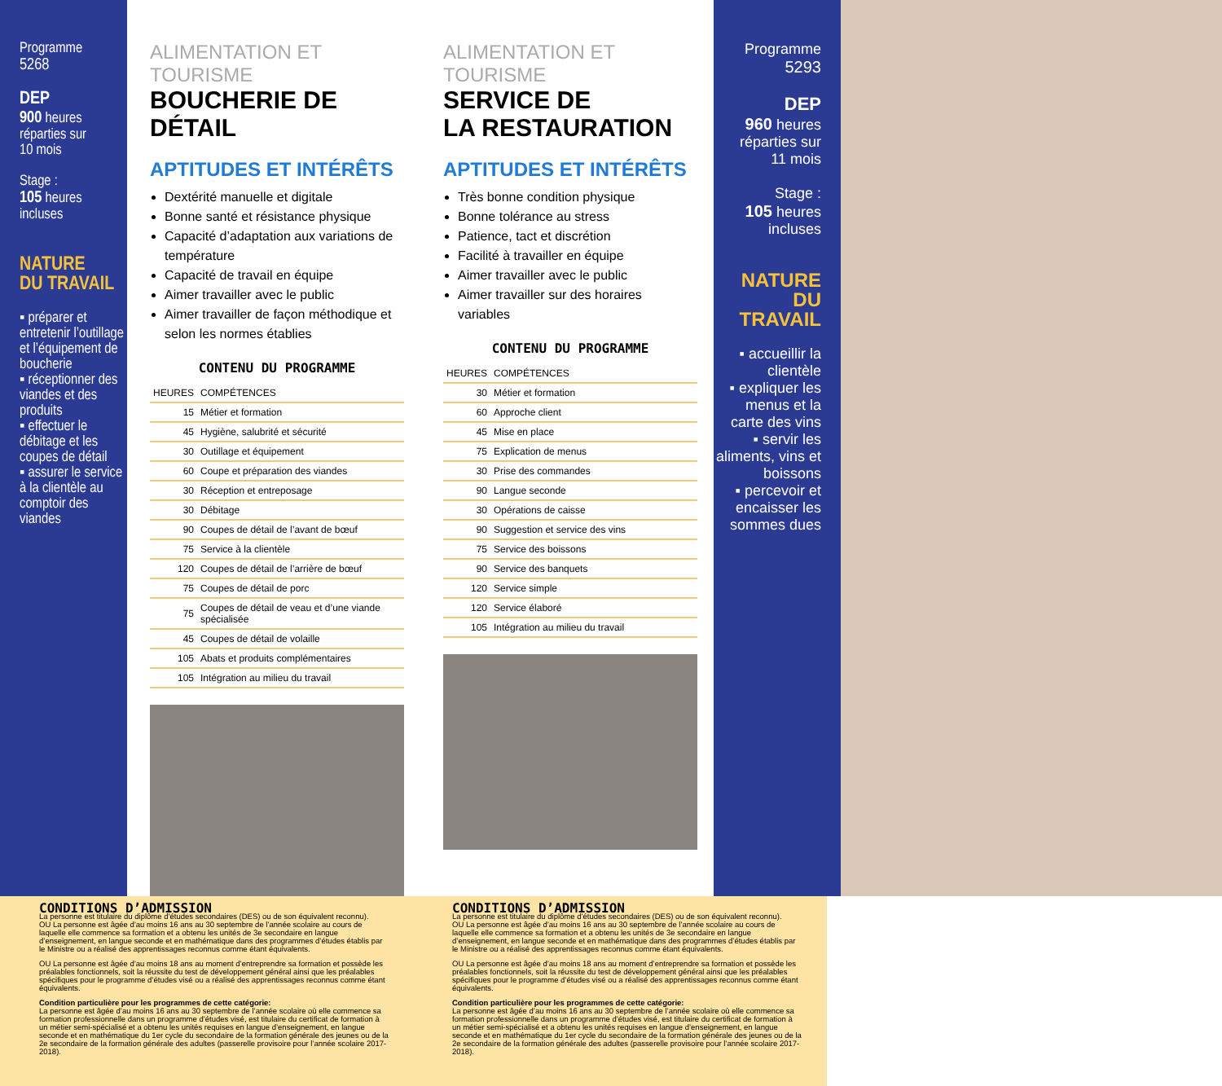Programme
5268
DEP
900 heures
réparties sur
10 mois
Stage :
105 heures
incluses
NATURE
DU TRAVAIL
▪ préparer et entretenir l’outillage et l’équipement de boucherie
▪ réceptionner des viandes et des produits
▪ effectuer le débitage et les coupes de détail
▪ assurer le service à la clientèle au comptoir des viandes
ALIMENTATION ET TOURISME
BOUCHERIE DE DÉTAIL
APTITUDES ET INTÉRÊTS
Dextérité manuelle et digitale
Bonne santé et résistance physique
Capacité d’adaptation aux variations de température
Capacité de travail en équipe
Aimer travailler avec le public
Aimer travailler de façon méthodique et selon les normes établies
CONTENU DU PROGRAMME
| HEURES | COMPÉTENCES |
| --- | --- |
| 15 | Métier et formation |
| 45 | Hygiène, salubrité et sécurité |
| 30 | Outillage et équipement |
| 60 | Coupe et préparation des viandes |
| 30 | Réception et entreposage |
| 30 | Débitage |
| 90 | Coupes de détail de l’avant de bœuf |
| 75 | Service à la clientèle |
| 120 | Coupes de détail de l’arrière de bœuf |
| 75 | Coupes de détail de porc |
| 75 | Coupes de détail de veau et d’une viande spécialisée |
| 45 | Coupes de détail de volaille |
| 105 | Abats et produits complémentaires |
| 105 | Intégration au milieu du travail |
ALIMENTATION ET TOURISME
SERVICE DE
LA RESTAURATION
APTITUDES ET INTÉRÊTS
Très bonne condition physique
Bonne tolérance au stress
Patience, tact et discrétion
Facilité à travailler en équipe
Aimer travailler avec le public
Aimer travailler sur des horaires variables
CONTENU DU PROGRAMME
| HEURES | COMPÉTENCES |
| --- | --- |
| 30 | Métier et formation |
| 60 | Approche client |
| 45 | Mise en place |
| 75 | Explication de menus |
| 30 | Prise des commandes |
| 90 | Langue seconde |
| 30 | Opérations de caisse |
| 90 | Suggestion et service des vins |
| 75 | Service des boissons |
| 90 | Service des banquets |
| 120 | Service simple |
| 120 | Service élaboré |
| 105 | Intégration au milieu du travail |
Programme
5293
DEP
960 heures
réparties sur
11 mois
Stage :
105 heures
incluses
NATURE
DU TRAVAIL
▪ accueillir la clientèle
▪ expliquer les menus et la carte des vins
▪ servir les aliments, vins et boissons
▪ percevoir et encaisser les sommes dues
CONDITIONS D’ADMISSION
La personne est titulaire du diplôme d’études secondaires (DES) ou de son équivalent reconnu).
OU La personne est âgée d’au moins 16 ans au 30 septembre de l’année scolaire au cours de laquelle elle commence sa formation et a obtenu les unités de 3e secondaire en langue d’enseignement, en langue seconde et en mathématique dans des programmes d’études établis par le Ministre ou a réalisé des apprentissages reconnus comme étant équivalents.
OU La personne est âgée d’au moins 18 ans au moment d’entreprendre sa formation et possède les préalables fonctionnels, soit la réussite du test de développement général ainsi que les préalables spécifiques pour le programme d’études visé ou a réalisé des apprentissages reconnus comme étant équivalents.
Condition particulière pour les programmes de cette catégorie:
La personne est âgée d’au moins 16 ans au 30 septembre de l’année scolaire où elle commence sa formation professionnelle dans un programme d’études visé, est titulaire du certificat de formation à un métier semi-spécialisé et a obtenu les unités requises en langue d’enseignement, en langue seconde et en mathématique du 1er cycle du secondaire de la formation générale des jeunes ou de la 2e secondaire de la formation générale des adultes (passerelle provisoire pour l’année scolaire 2017-2018).
CONDITIONS D’ADMISSION
La personne est titulaire du diplôme d’études secondaires (DES) ou de son équivalent reconnu).
OU La personne est âgée d’au moins 16 ans au 30 septembre de l’année scolaire au cours de laquelle elle commence sa formation et a obtenu les unités de 3e secondaire en langue d’enseignement, en langue seconde et en mathématique dans des programmes d’études établis par le Ministre ou a réalisé des apprentissages reconnus comme étant équivalents.
OU La personne est âgée d’au moins 18 ans au moment d’entreprendre sa formation et possède les préalables fonctionnels, soit la réussite du test de développement général ainsi que les préalables spécifiques pour le programme d’études visé ou a réalisé des apprentissages reconnus comme étant équivalents.
Condition particulière pour les programmes de cette catégorie:
La personne est âgée d’au moins 16 ans au 30 septembre de l’année scolaire où elle commence sa formation professionnelle dans un programme d’études visé, est titulaire du certificat de formation à un métier semi-spécialisé et a obtenu les unités requises en langue d’enseignement, en langue seconde et en mathématique du 1er cycle du secondaire de la formation générale des jeunes ou de la 2e secondaire de la formation générale des adultes (passerelle provisoire pour l’année scolaire 2017-2018).